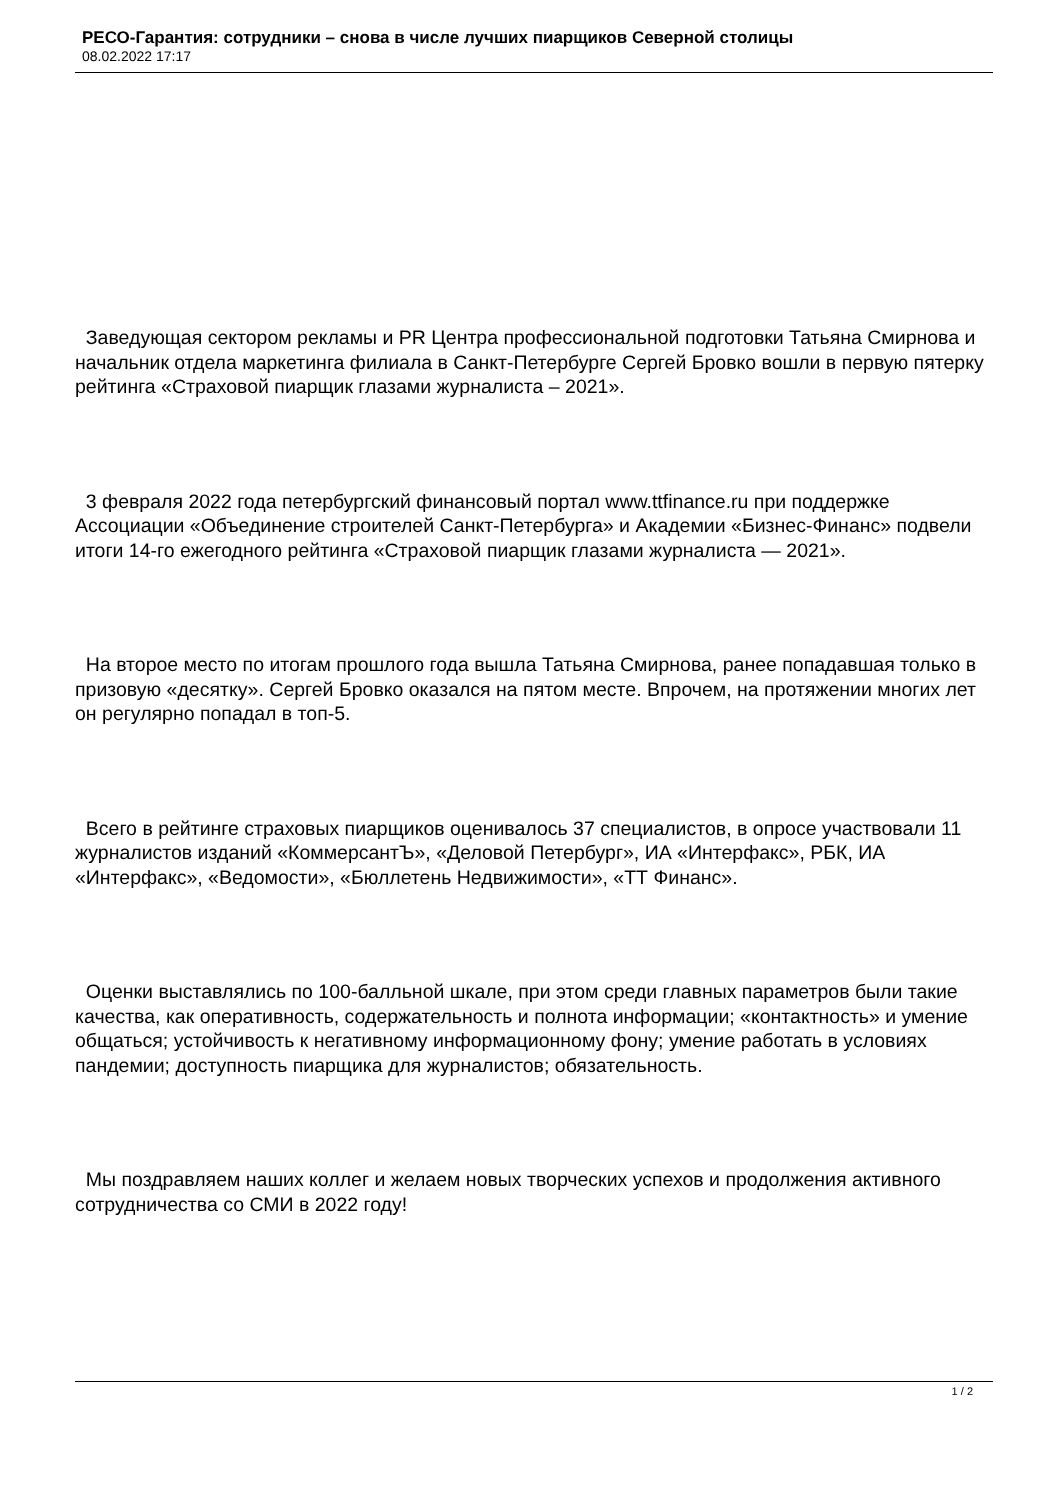РЕСО-Гарантия: сотрудники – снова в числе лучших пиарщиков Северной столицы
08.02.2022 17:17
Заведующая сектором рекламы и PR Центра профессиональной подготовки Татьяна Смирнова и начальник отдела маркетинга филиала в Санкт-Петербурге Сергей Бровко вошли в первую пятерку рейтинга «Страховой пиарщик глазами журналиста – 2021».
3 февраля 2022 года петербургский финансовый портал www.ttfinance.ru при поддержке Ассоциации «Объединение строителей Санкт-Петербурга» и Академии «Бизнес-Финанс» подвели итоги 14-го ежегодного рейтинга «Страховой пиарщик глазами журналиста — 2021».
На второе место по итогам прошлого года вышла Татьяна Смирнова, ранее попадавшая только в призовую «десятку». Сергей Бровко оказался на пятом месте. Впрочем, на протяжении многих лет он регулярно попадал в топ-5.
Всего в рейтинге страховых пиарщиков оценивалось 37 специалистов, в опросе участвовали 11 журналистов изданий «КоммерсантЪ», «Деловой Петербург», ИА «Интерфакс», РБК, ИА «Интерфакс», «Ведомости», «Бюллетень Недвижимости», «ТТ Финанс».
Оценки выставлялись по 100-балльной шкале, при этом среди главных параметров были такие качества, как оперативность, содержательность и полнота информации; «контактность» и умение общаться; устойчивость к негативному информационному фону; умение работать в условиях пандемии; доступность пиарщика для журналистов; обязательность.
Мы поздравляем наших коллег и желаем новых творческих успехов и продолжения активного сотрудничества со СМИ в 2022 году!
1 / 2